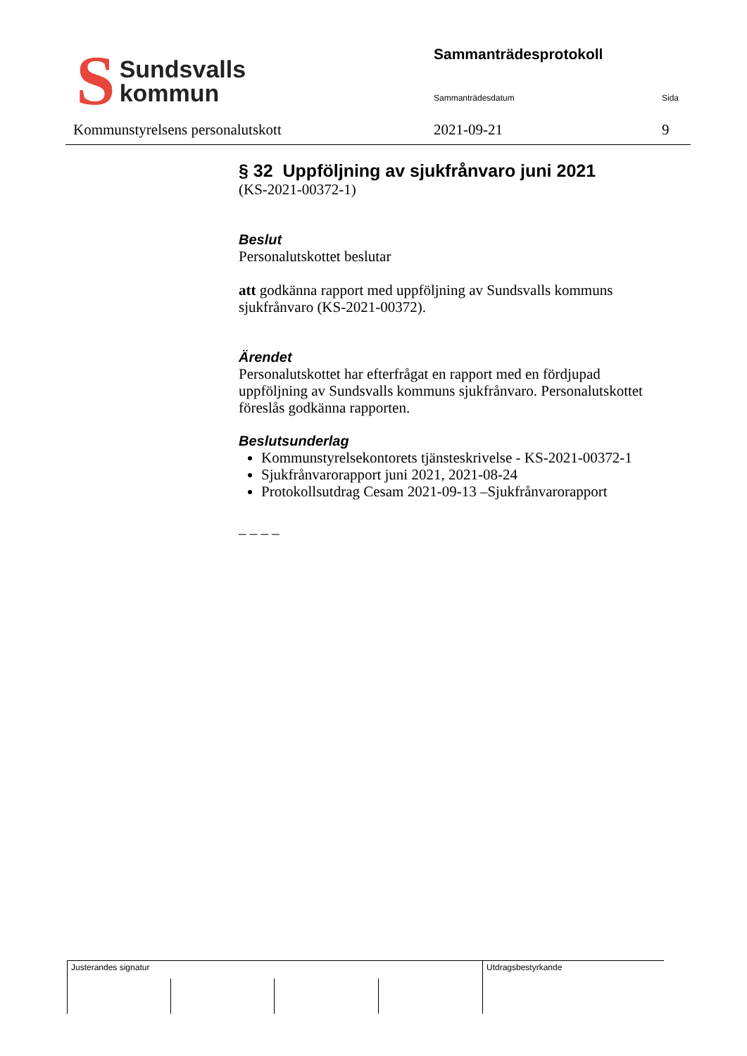S Sundsvalls
kommun
Kommunstyrelsens personalutskott
Sammanträdesprotokoll
Sammanträdesdatum Sida
2021-09-21 9
§ 32 Uppföljning av sjukfrånvaro juni 2021
(KS-2021-00372-1)
Beslut
Personalutskottet beslutar
att godkänna rapport med uppföljning av Sundsvalls kommuns sjukfrånvaro (KS-2021-00372).
Ärendet
Personalutskottet har efterfrågat en rapport med en fördjupad uppföljning av Sundsvalls kommuns sjukfrånvaro. Personalutskottet föreslås godkänna rapporten.
Beslutsunderlag
Kommunstyrelsekontorets tjänsteskrivelse - KS-2021-00372-1
Sjukfrånvarorapport juni 2021, 2021-08-24
Protokollsutdrag Cesam 2021-09-13 –Sjukfrånvarorapport
_ _ _ _
Justerandes signatur Utdragsbestyrkande